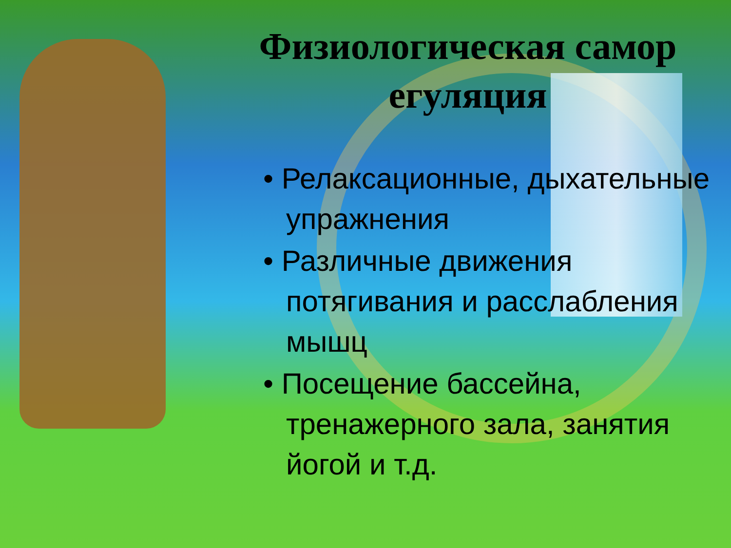Физиологическая самор егуляция
• Релаксационные, дыхательные упражнения
• Различные движения потягивания и расслабления мышц
• Посещение бассейна, тренажерного зала, занятия йогой и т.д.